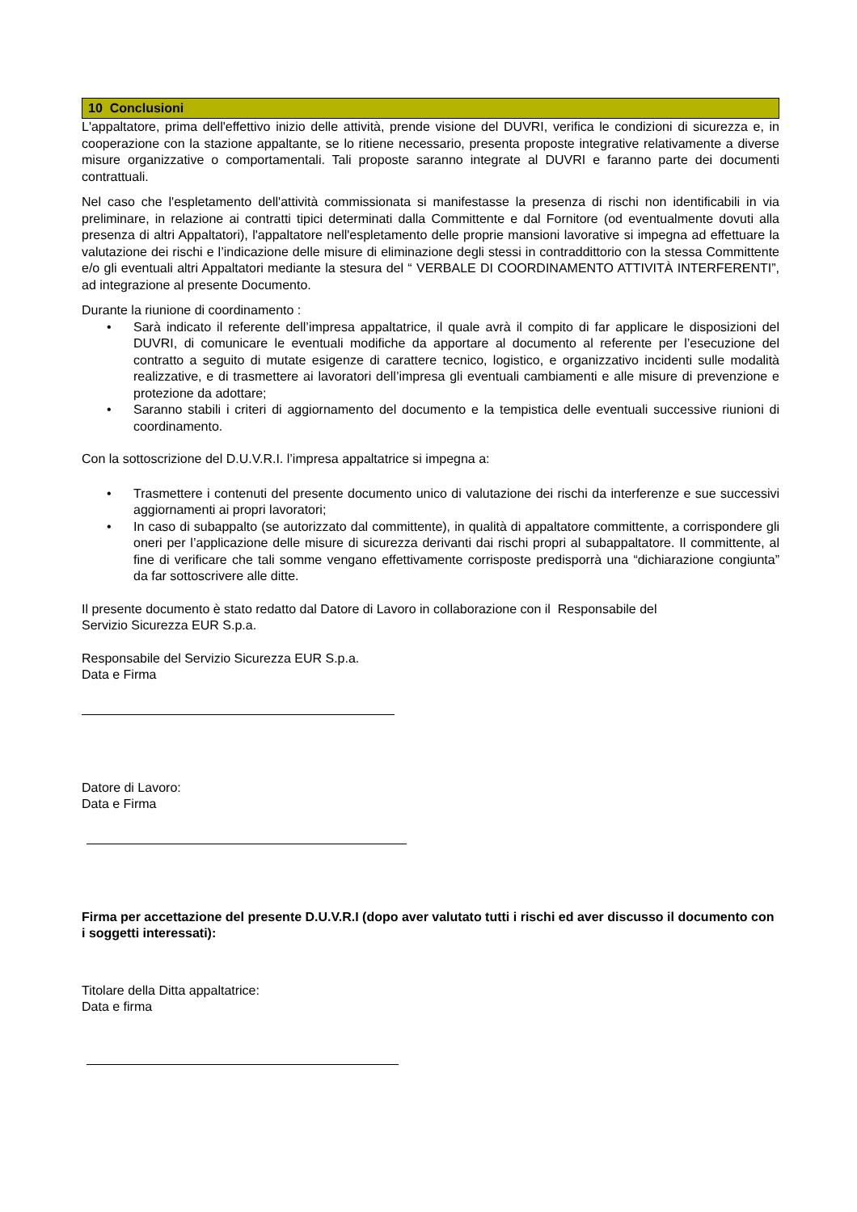10 Conclusioni
L'appaltatore, prima dell'effettivo inizio delle attività, prende visione del DUVRI, verifica le condizioni di sicurezza e, in cooperazione con la stazione appaltante, se lo ritiene necessario, presenta proposte integrative relativamente a diverse misure organizzative o comportamentali. Tali proposte saranno integrate al DUVRI e faranno parte dei documenti contrattuali.
Nel caso che l'espletamento dell'attività commissionata si manifestasse la presenza di rischi non identificabili in via preliminare, in relazione ai contratti tipici determinati dalla Committente e dal Fornitore (od eventualmente dovuti alla presenza di altri Appaltatori), l'appaltatore nell'espletamento delle proprie mansioni lavorative si impegna ad effettuare la valutazione dei rischi e l’indicazione delle misure di eliminazione degli stessi in contraddittorio con la stessa Committente e/o gli eventuali altri Appaltatori mediante la stesura del “ VERBALE DI COORDINAMENTO ATTIVITÀ INTERFERENTI”, ad integrazione al presente Documento.
Durante la riunione di coordinamento :
• Sarà indicato il referente dell’impresa appaltatrice, il quale avrà il compito di far applicare le disposizioni del DUVRI, di comunicare le eventuali modifiche da apportare al documento al referente per l’esecuzione del contratto a seguito di mutate esigenze di carattere tecnico, logistico, e organizzativo incidenti sulle modalità realizzative, e di trasmettere ai lavoratori dell’impresa gli eventuali cambiamenti e alle misure di prevenzione e protezione da adottare;
• Saranno stabili i criteri di aggiornamento del documento e la tempistica delle eventuali successive riunioni di coordinamento.
Con la sottoscrizione del D.U.V.R.I. l’impresa appaltatrice si impegna a:
• Trasmettere i contenuti del presente documento unico di valutazione dei rischi da interferenze e sue successivi aggiornamenti ai propri lavoratori;
• In caso di subappalto (se autorizzato dal committente), in qualità di appaltatore committente, a corrispondere gli oneri per l’applicazione delle misure di sicurezza derivanti dai rischi propri al subappaltatore. Il committente, al fine di verificare che tali somme vengano effettivamente corrisposte predisporrà una “dichiarazione congiunta” da far sottoscrivere alle ditte.
Il presente documento è stato redatto dal Datore di Lavoro in collaborazione con il Responsabile del
Servizio Sicurezza EUR S.p.a.
Responsabile del Servizio Sicurezza EUR S.p.a.
Data e Firma
Datore di Lavoro:
Data e Firma
Firma per accettazione del presente D.U.V.R.I (dopo aver valutato tutti i rischi ed aver discusso il documento con i soggetti interessati):
Titolare della Ditta appaltatrice:
Data e firma